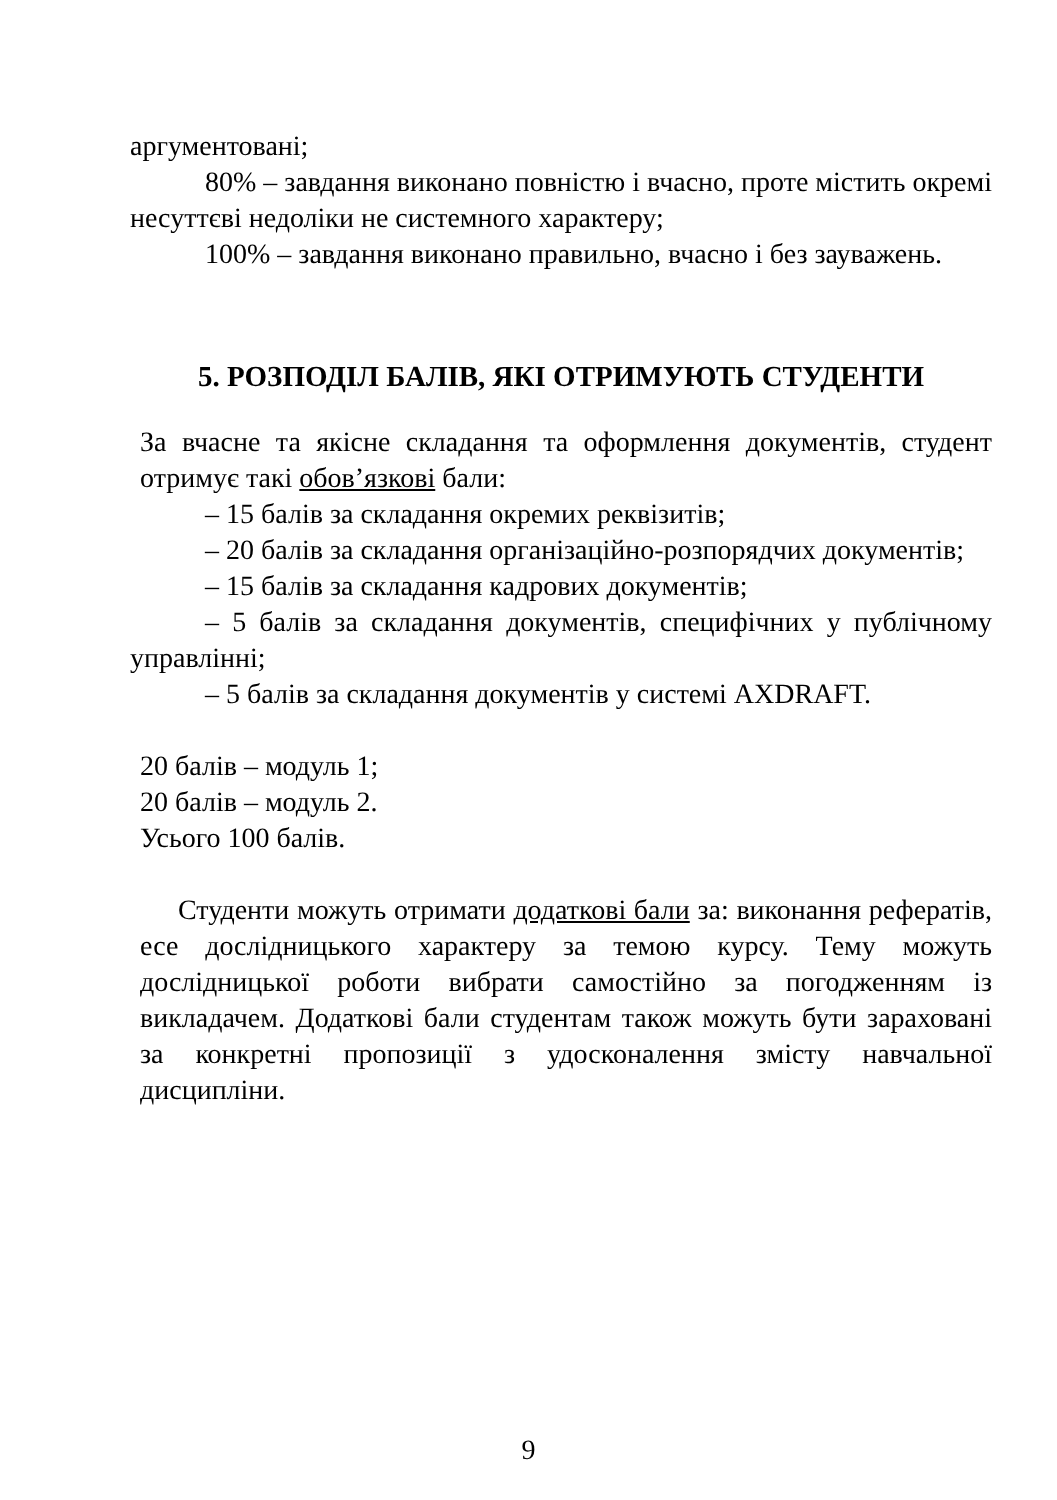аргументовані;
80% – завдання виконано повністю і вчасно, проте містить окремі несуттєві недоліки не системного характеру;
100% – завдання виконано правильно, вчасно і без зауважень.
5. РОЗПОДІЛ БАЛІВ, ЯКІ ОТРИМУЮТЬ СТУДЕНТИ
За вчасне та якісне складання та оформлення документів, студент отримує такі обов’язкові бали:
– 15 балів за складання окремих реквізитів;
– 20 балів за складання організаційно-розпорядчих документів;
– 15 балів за складання кадрових документів;
– 5 балів за складання документів, специфічних у публічному управлінні;
– 5 балів за складання документів у системі AXDRAFT.
20 балів – модуль 1;
20 балів – модуль 2.
Усього 100 балів.
Студенти можуть отримати додаткові бали за: виконання рефератів, есе дослідницького характеру за темою курсу. Тему можуть дослідницької роботи вибрати самостійно за погодженням із викладачем. Додаткові бали студентам також можуть бути зараховані за конкретні пропозиції з удосконалення змісту навчальної дисципліни.
9